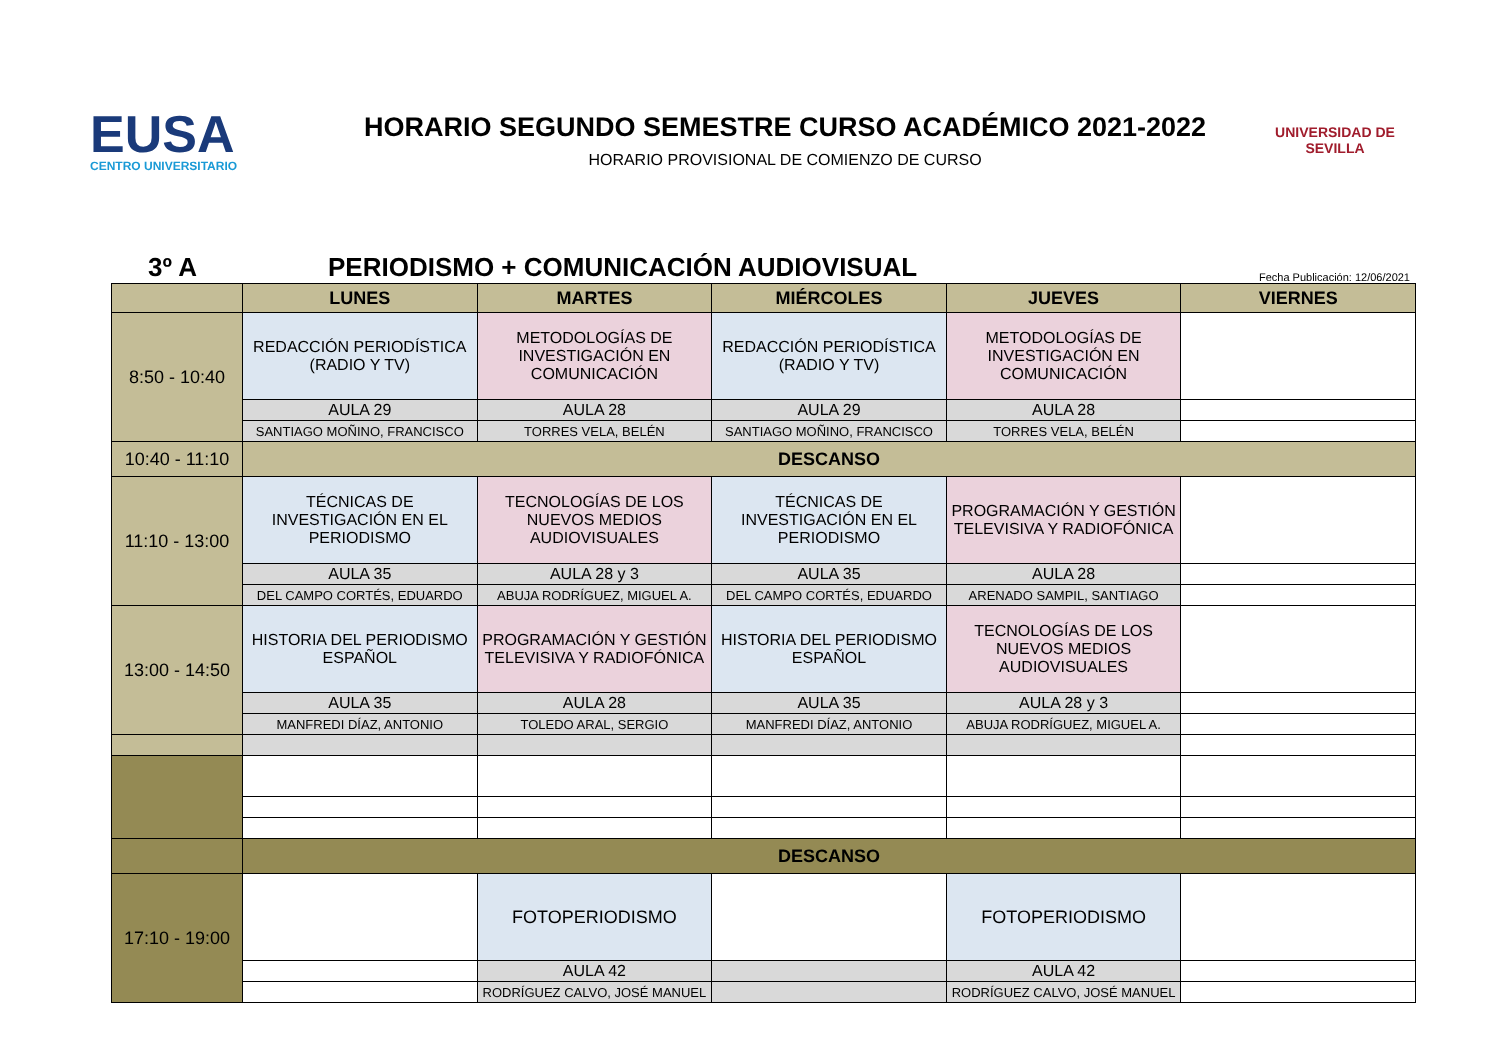EUSA
CENTRO UNIVERSITARIO
HORARIO SEGUNDO SEMESTRE CURSO ACADÉMICO 2021-2022
HORARIO PROVISIONAL DE COMIENZO DE CURSO
UNIVERSIDAD DE SEVILLA
3º A
PERIODISMO + COMUNICACIÓN AUDIOVISUAL
Fecha Publicación: 12/06/2021
| | LUNES | MARTES | MIÉRCOLES | JUEVES | VIERNES |
| --- | --- | --- | --- | --- | --- |
| 8:50 - 10:40 | REDACCIÓN PERIODÍSTICA (RADIO Y TV) | METODOLOGÍAS DE INVESTIGACIÓN EN COMUNICACIÓN | REDACCIÓN PERIODÍSTICA (RADIO Y TV) | METODOLOGÍAS DE INVESTIGACIÓN EN COMUNICACIÓN | |
| | AULA 29 | AULA 28 | AULA 29 | AULA 28 | |
| | SANTIAGO MOÑINO, FRANCISCO | TORRES VELA, BELÉN | SANTIAGO MOÑINO, FRANCISCO | TORRES VELA, BELÉN | |
| 10:40 - 11:10 | DESCANSO | | | | |
| 11:10 - 13:00 | TÉCNICAS DE INVESTIGACIÓN EN EL PERIODISMO | TECNOLOGÍAS DE LOS NUEVOS MEDIOS AUDIOVISUALES | TÉCNICAS DE INVESTIGACIÓN EN EL PERIODISMO | PROGRAMACIÓN Y GESTIÓN TELEVISIVA Y RADIOFÓNICA | |
| | AULA 35 | AULA 28 y 3 | AULA 35 | AULA 28 | |
| | DEL CAMPO CORTÉS, EDUARDO | ABUJA RODRÍGUEZ, MIGUEL A. | DEL CAMPO CORTÉS, EDUARDO | ARENADO SAMPIL, SANTIAGO | |
| 13:00 - 14:50 | HISTORIA DEL PERIODISMO ESPAÑOL | PROGRAMACIÓN Y GESTIÓN TELEVISIVA Y RADIOFÓNICA | HISTORIA DEL PERIODISMO ESPAÑOL | TECNOLOGÍAS DE LOS NUEVOS MEDIOS AUDIOVISUALES | |
| | AULA 35 | AULA 28 | AULA 35 | AULA 28 y 3 | |
| | MANFREDI DÍAZ, ANTONIO | TOLEDO ARAL, SERGIO | MANFREDI DÍAZ, ANTONIO | ABUJA RODRÍGUEZ, MIGUEL A. | |
| | DESCANSO | | | | |
| 17:10 - 19:00 | | FOTOPERIODISMO | | FOTOPERIODISMO | |
| | | AULA 42 | | AULA 42 | |
| | | RODRÍGUEZ CALVO, JOSÉ MANUEL | | RODRÍGUEZ CALVO, JOSÉ MANUEL | |